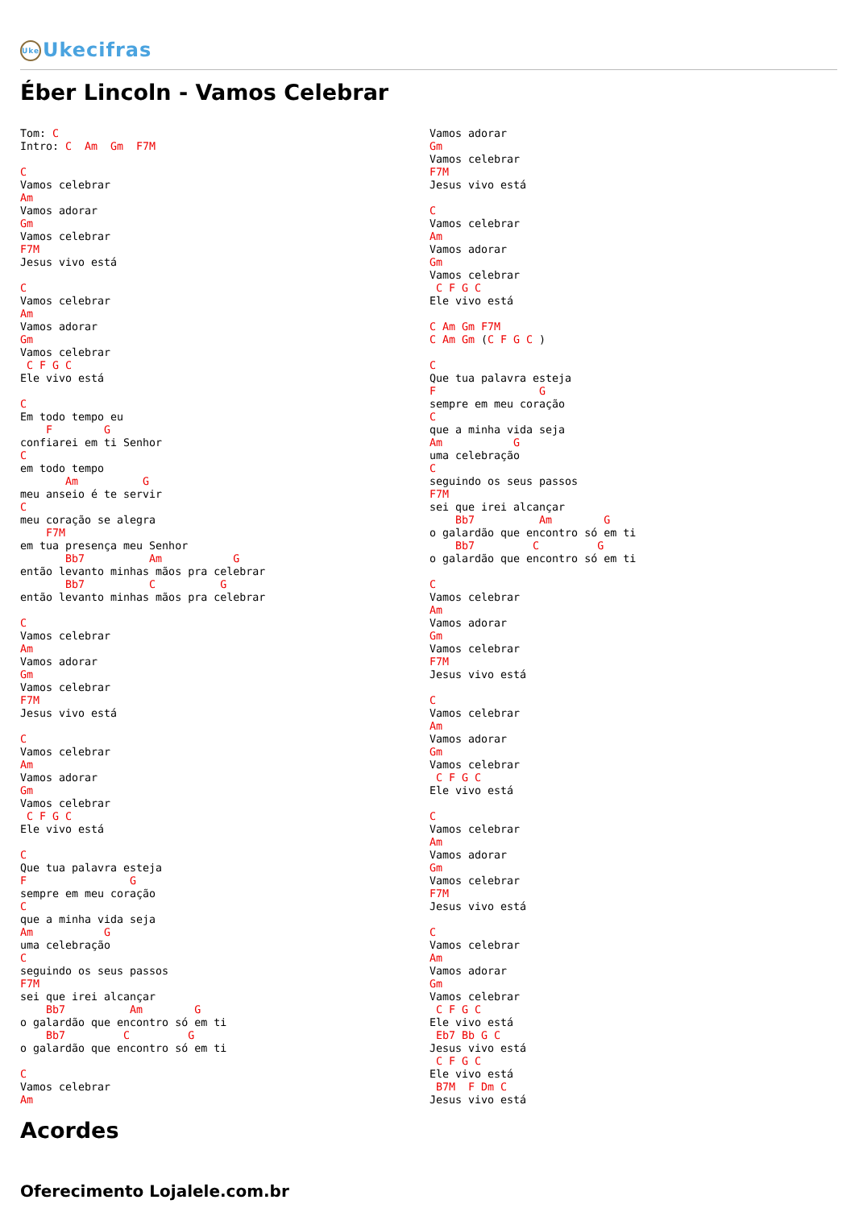Uke Ukecifras
Éber Lincoln - Vamos Celebrar
Tom: C
Intro: C  Am  Gm  F7M

C
Vamos celebrar
Am
Vamos adorar
Gm
Vamos celebrar
F7M
Jesus vivo está

C
Vamos celebrar
Am
Vamos adorar
Gm
Vamos celebrar
 C F G C
Ele vivo está

C
Em todo tempo eu
    F        G
confiarei em ti Senhor
C
em todo tempo
       Am          G
meu anseio é te servir
C
meu coração se alegra
    F7M
em tua presença meu Senhor
       Bb7          Am           G
então levanto minhas mãos pra celebrar
       Bb7          C          G
então levanto minhas mãos pra celebrar

C
Vamos celebrar
Am
Vamos adorar
Gm
Vamos celebrar
F7M
Jesus vivo está

C
Vamos celebrar
Am
Vamos adorar
Gm
Vamos celebrar
 C F G C
Ele vivo está

C
Que tua palavra esteja
F                G
sempre em meu coração
C
que a minha vida seja
Am           G
uma celebração
C
seguindo os seus passos
F7M
sei que irei alcançar
    Bb7          Am        G
o galardão que encontro só em ti
    Bb7         C         G
o galardão que encontro só em ti

C
Vamos celebrar
Am
Vamos adorar
Gm
Vamos celebrar
F7M
Jesus vivo está

C
Vamos celebrar
Am
Vamos adorar
Gm
Vamos celebrar
 C F G C
Ele vivo está

C Am Gm F7M
C Am Gm (C F G C )

C
Que tua palavra esteja
F                G
sempre em meu coração
C
que a minha vida seja
Am           G
uma celebração
C
seguindo os seus passos
F7M
sei que irei alcançar
    Bb7          Am        G
o galardão que encontro só em ti
    Bb7         C         G
o galardão que encontro só em ti

C
Vamos celebrar
Am
Vamos adorar
Gm
Vamos celebrar
F7M
Jesus vivo está

C
Vamos celebrar
Am
Vamos adorar
Gm
Vamos celebrar
 C F G C
Ele vivo está

C
Vamos celebrar
Am
Vamos adorar
Gm
Vamos celebrar
F7M
Jesus vivo está

C
Vamos celebrar
Am
Vamos adorar
Gm
Vamos celebrar
 C F G C
Ele vivo está
 Eb7 Bb G C
Jesus vivo está
 C F G C
Ele vivo está
 B7M  F Dm C
Jesus vivo está
Acordes
Oferecimento Lojalele.com.br